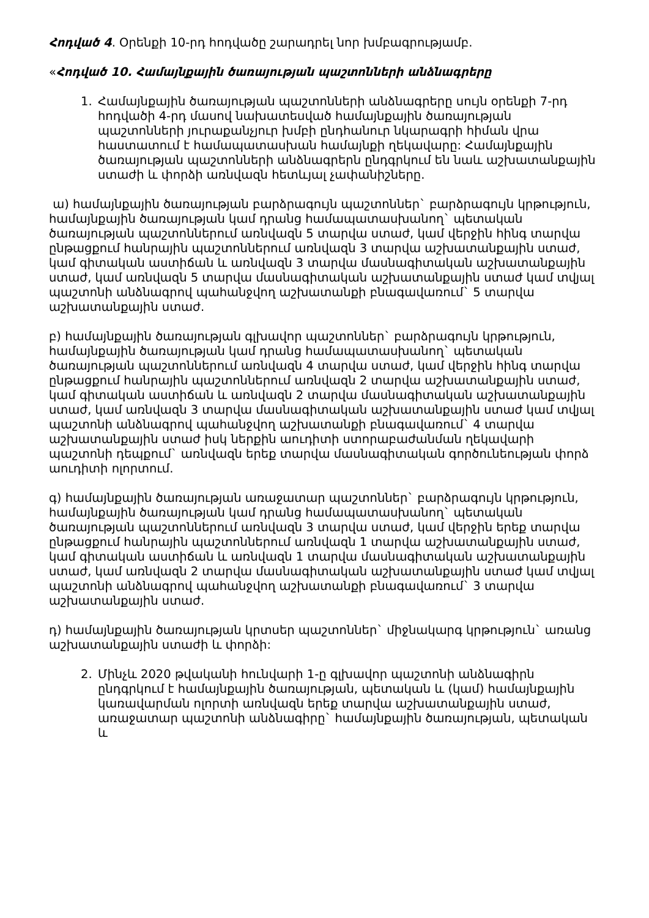Հոդված 4. Օրենքի 10-րդ հոդվածը շարադրել նոր խմբագրությամբ.
«Հոդված 10. Համայնքային ծառայության պաշտոնների անձնագրերը
1. Համայնքային ծառայության պաշտոնների անձնագրերը սույն օրենքի 7-րդ հոդվածի 4-րդ մասով նախատեսված համայնքային ծառայության պաշտոնների յուրաքանչյուր խմբի ընդհանուր նկարագրի հիման վրա հաստատում է համապատասխան համայնքի ղեկավարը: Համայնքային ծառայության պաշտոնների անձնագրերն ընդգրկում են նաև աշխատանքային ստաժի և փորձի առնվազն հետևյալ չափանիշները.
ա) համայնքային ծառայության բարձրագույն պաշտոններ` բարձրագույն կրթություն, համայնքային ծառայության կամ դրանց համապատասխանող` պետական ծառայության պաշտոններում առնվազն 5 տարվա ստաժ, կամ վերջին հինգ տարվա ընթացքում հանրային պաշտոններում առնվազն 3 տարվա աշխատանքային ստաժ, կամ գիտական աստիճան և առնվազն 3 տարվա մասնագիտական աշխատանքային ստաժ, կամ առնվազն 5 տարվա մասնագիտական աշխատանքային ստաժ կամ տվյալ պաշտոնի անձնագրով պահանջվող աշխատանքի բնագավառում` 5 տարվա աշխատանքային ստաժ.
բ) համայնքային ծառայության գլխավոր պաշտոններ` բարձրագույն կրթություն, համայնքային ծառայության կամ դրանց համապատասխանող` պետական ծառայության պաշտոններում առնվազն 4 տարվա ստաժ, կամ վերջին հինգ տարվա ընթացքում հանրային պաշտոններում առնվազն 2 տարվա աշխատանքային ստաժ, կամ գիտական աստիճան և առնվազն 2 տարվա մասնագիտական աշխատանքային ստաժ, կամ առնվազն 3 տարվա մասնագիտական աշխատանքային ստաժ կամ տվյալ պաշտոնի անձնագրով պահանջվող աշխատանքի բնագավառում` 4 տարվա աշխատանքային ստաժ իսկ ներքին աուդիտի ստորաբաժանման ղեկավարի պաշտոնի դեպքում` առնվազն երեք տարվա մասնագիտական գործունեության փորձ աուդիտի ոլորտում.
գ) համայնքային ծառայության առաջատար պաշտոններ` բարձրագույն կրթություն, համայնքային ծառայության կամ դրանց համապատասխանող` պետական ծառայության պաշտոններում առնվազն 3 տարվա ստաժ, կամ վերջին երեք տարվա ընթացքում հանրային պաշտոններում առնվազն 1 տարվա աշխատանքային ստաժ, կամ գիտական աստիճան և առնվազն 1 տարվա մասնագիտական աշխատանքային ստաժ, կամ առնվազն 2 տարվա մասնագիտական աշխատանքային ստաժ կամ տվյալ պաշտոնի անձնագրով պահանջվող աշխատանքի բնագավառում` 3 տարվա աշխատանքային ստաժ.
դ) համայնքային ծառայության կրտսեր պաշտոններ` միջնակարգ կրթություն` առանց աշխատանքային ստաժի և փորձի:
2. Մինչև 2020 թվականի հունվարի 1-ը գլխավոր պաշտոնի անձնագիրն ընդգրկում է համայնքային ծառայության, պետական և (կամ) համայնքային կառավարման ոլորտի առնվազն երեք տարվա աշխատանքային ստաժ, առաջատար պաշտոնի անձնագիրը` համայնքային ծառայության, պետական և